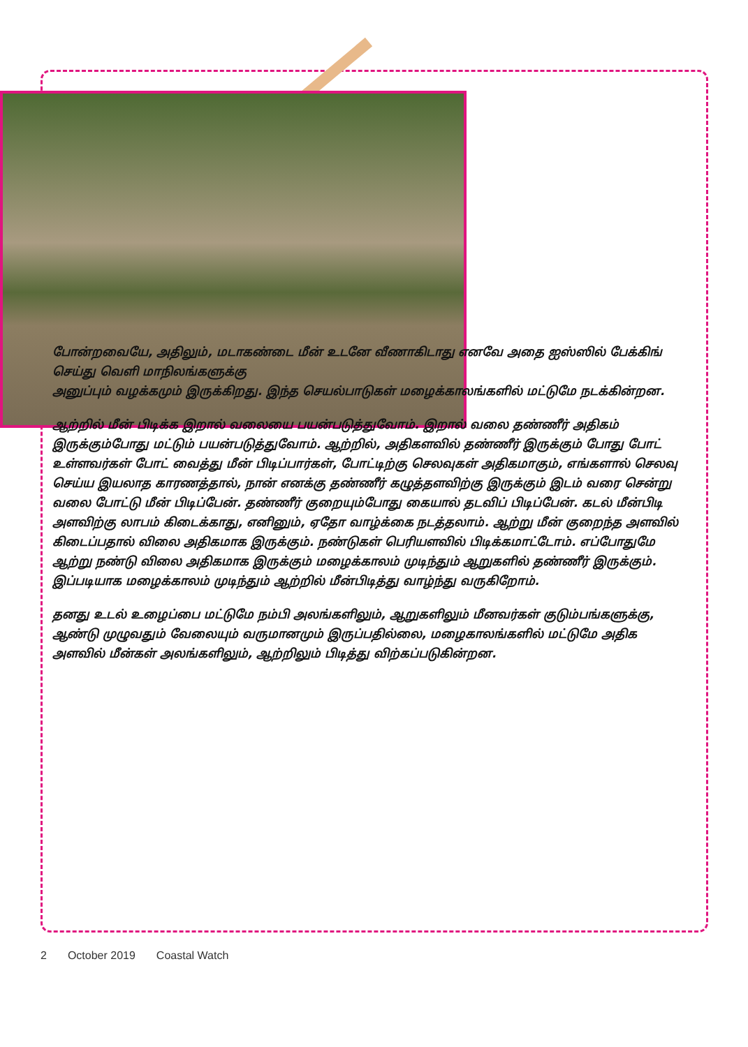போன்றவையே, அதிலும், மடாகண்டை மீன் உடனே வீணாகிடாது எனவே அதை ஐஸ்ஸில் பேக்கிங் செய்து வெளி மாநிலங்களுக்கு
அனுப்பும் வழக்கமும் இருக்கிறது. இந்த செயல்பாடுகள் மழைக்காலங்களில் மட்டுமே நடக்கின்றன.
ஆற்றில் மீன் பிடிக்க இறால் வலையை பயன்படுத்துவோம். இறால் வலை தண்ணீர் அதிகம் இருக்கும்போது மட்டும் பயன்படுத்துவோம். ஆற்றில், அதிகளவில் தண்ணீர் இருக்கும் போது போட் உள்ளவர்கள் போட் வைத்து மீன் பிடிப்பார்கள், போட்டிற்கு செலவுகள் அதிகமாகும், எங்களால் செலவு செய்ய இயலாத காரணத்தால், நான் எனக்கு தண்ணீர் கழுத்தளவிற்கு இருக்கும் இடம் வரை சென்று வலை போட்டு மீன் பிடிப்பேன். தண்ணீர் குறையும்போது கையால் தடவிப் பிடிப்பேன். கடல் மீன்பிடி அளவிற்கு லாபம் கிடைக்காது, எனினும், ஏதோ வாழ்க்கை நடத்தலாம். ஆற்று மீன் குறைந்த அளவில் கிடைப்பதால் விலை அதிகமாக இருக்கும். நண்டுகள் பெரியளவில் பிடிக்கமாட்டோம். எப்போதுமே ஆற்று நண்டு விலை அதிகமாக இருக்கும் மழைக்காலம் முடிந்தும் ஆறுகளில் தண்ணீர் இருக்கும். இப்படியாக மழைக்காலம் முடிந்தும் ஆற்றில் மீன்பிடித்து வாழ்ந்து வருகிறோம்.
தனது உடல் உழைப்பை மட்டுமே நம்பி அலங்களிலும், ஆறுகளிலும் மீனவர்கள் குடும்பங்களுக்கு, ஆண்டு முழுவதும் வேலையும் வருமானமும் இருப்பதில்லை, மழைகாலங்களில் மட்டுமே அதிக அளவில் மீன்கள் அலங்களிலும், ஆற்றிலும் பிடித்து விற்கப்படுகின்றன.
2 October 2019 Coastal Watch